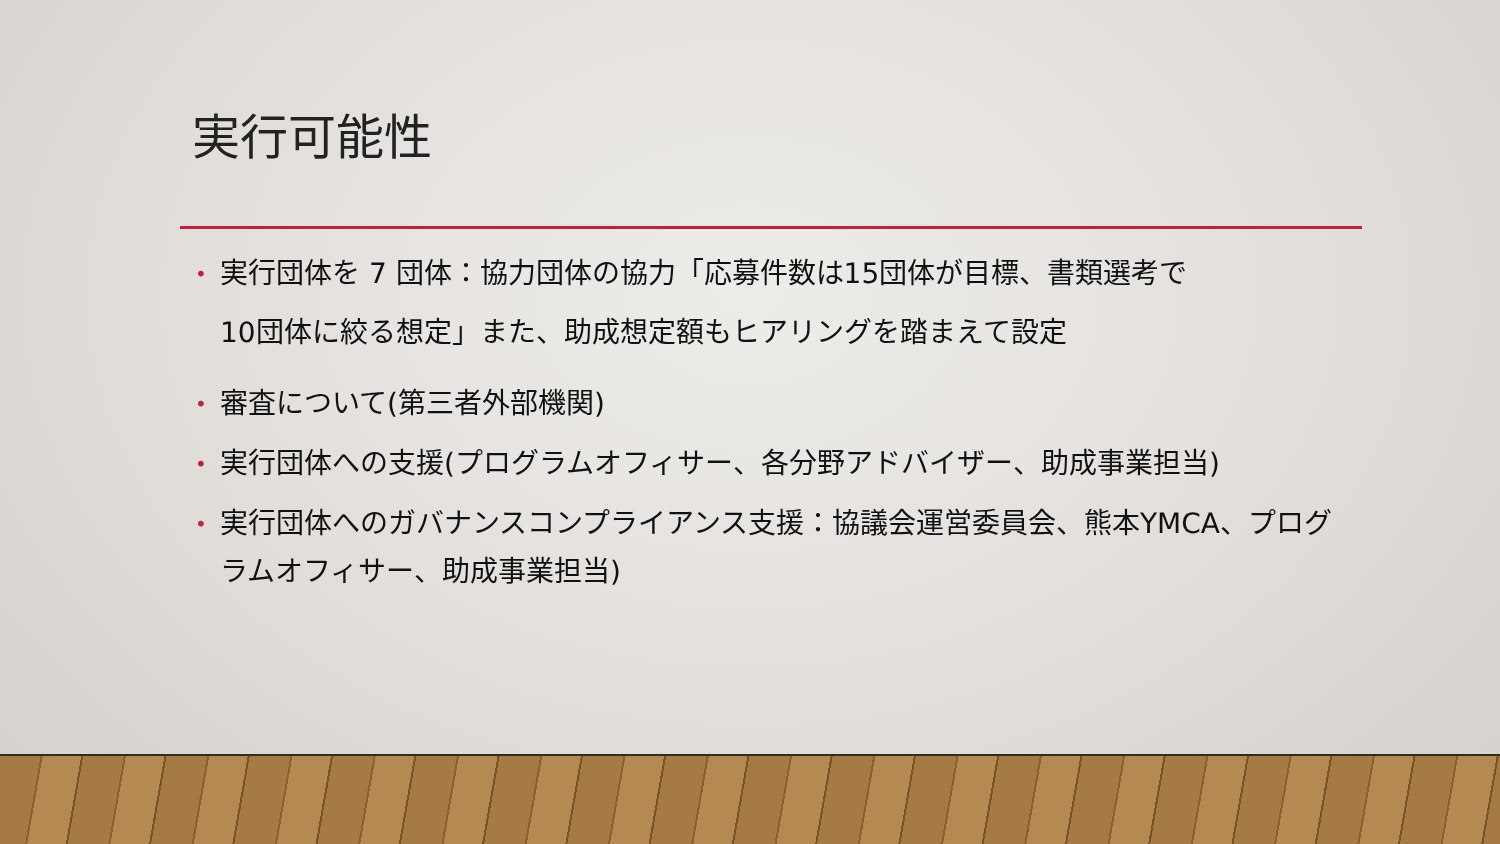実行可能性
• 実行団体を 7 団体：協力団体の協力「応募件数は15団体が目標、書類選考で
10団体に絞る想定」また、助成想定額もヒアリングを踏まえて設定
• 審査について(第三者外部機関)
• 実行団体への支援(プログラムオフィサー、各分野アドバイザー、助成事業担当)
• 実行団体へのガバナンスコンプライアンス支援：協議会運営委員会、熊本YMCA、プログラムオフィサー、助成事業担当)